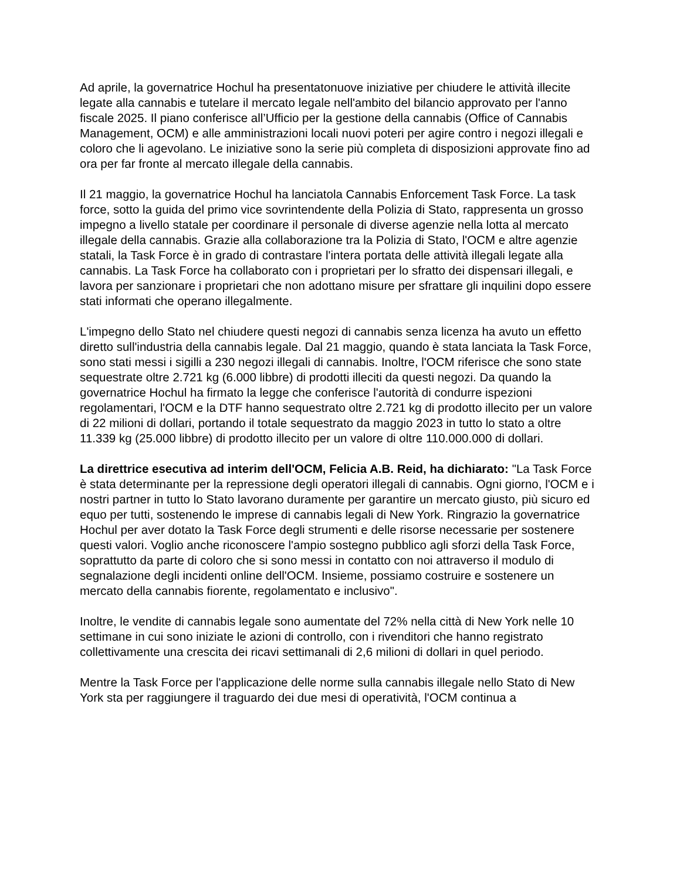Ad aprile, la governatrice Hochul ha presentatonuove iniziative per chiudere le attività illecite legate alla cannabis e tutelare il mercato legale nell'ambito del bilancio approvato per l'anno fiscale 2025. Il piano conferisce all’Ufficio per la gestione della cannabis (Office of Cannabis Management, OCM) e alle amministrazioni locali nuovi poteri per agire contro i negozi illegali e coloro che li agevolano. Le iniziative sono la serie più completa di disposizioni approvate fino ad ora per far fronte al mercato illegale della cannabis.
Il 21 maggio, la governatrice Hochul ha lanciatola Cannabis Enforcement Task Force. La task force, sotto la guida del primo vice sovrintendente della Polizia di Stato, rappresenta un grosso impegno a livello statale per coordinare il personale di diverse agenzie nella lotta al mercato illegale della cannabis. Grazie alla collaborazione tra la Polizia di Stato, l'OCM e altre agenzie statali, la Task Force è in grado di contrastare l'intera portata delle attività illegali legate alla cannabis. La Task Force ha collaborato con i proprietari per lo sfratto dei dispensari illegali, e lavora per sanzionare i proprietari che non adottano misure per sfrattare gli inquilini dopo essere stati informati che operano illegalmente.
L'impegno dello Stato nel chiudere questi negozi di cannabis senza licenza ha avuto un effetto diretto sull'industria della cannabis legale. Dal 21 maggio, quando è stata lanciata la Task Force, sono stati messi i sigilli a 230 negozi illegali di cannabis. Inoltre, l'OCM riferisce che sono state sequestrate oltre 2.721 kg (6.000 libbre) di prodotti illeciti da questi negozi. Da quando la governatrice Hochul ha firmato la legge che conferisce l'autorità di condurre ispezioni regolamentari, l'OCM e la DTF hanno sequestrato oltre 2.721 kg di prodotto illecito per un valore di 22 milioni di dollari, portando il totale sequestrato da maggio 2023 in tutto lo stato a oltre 11.339 kg (25.000 libbre) di prodotto illecito per un valore di oltre 110.000.000 di dollari.
La direttrice esecutiva ad interim dell'OCM, Felicia A.B. Reid, ha dichiarato: "La Task Force è stata determinante per la repressione degli operatori illegali di cannabis. Ogni giorno, l'OCM e i nostri partner in tutto lo Stato lavorano duramente per garantire un mercato giusto, più sicuro ed equo per tutti, sostenendo le imprese di cannabis legali di New York. Ringrazio la governatrice Hochul per aver dotato la Task Force degli strumenti e delle risorse necessarie per sostenere questi valori. Voglio anche riconoscere l'ampio sostegno pubblico agli sforzi della Task Force, soprattutto da parte di coloro che si sono messi in contatto con noi attraverso il modulo di segnalazione degli incidenti online dell'OCM. Insieme, possiamo costruire e sostenere un mercato della cannabis fiorente, regolamentato e inclusivo".
Inoltre, le vendite di cannabis legale sono aumentate del 72% nella città di New York nelle 10 settimane in cui sono iniziate le azioni di controllo, con i rivenditori che hanno registrato collettivamente una crescita dei ricavi settimanali di 2,6 milioni di dollari in quel periodo.
Mentre la Task Force per l'applicazione delle norme sulla cannabis illegale nello Stato di New York sta per raggiungere il traguardo dei due mesi di operatività, l'OCM continua a